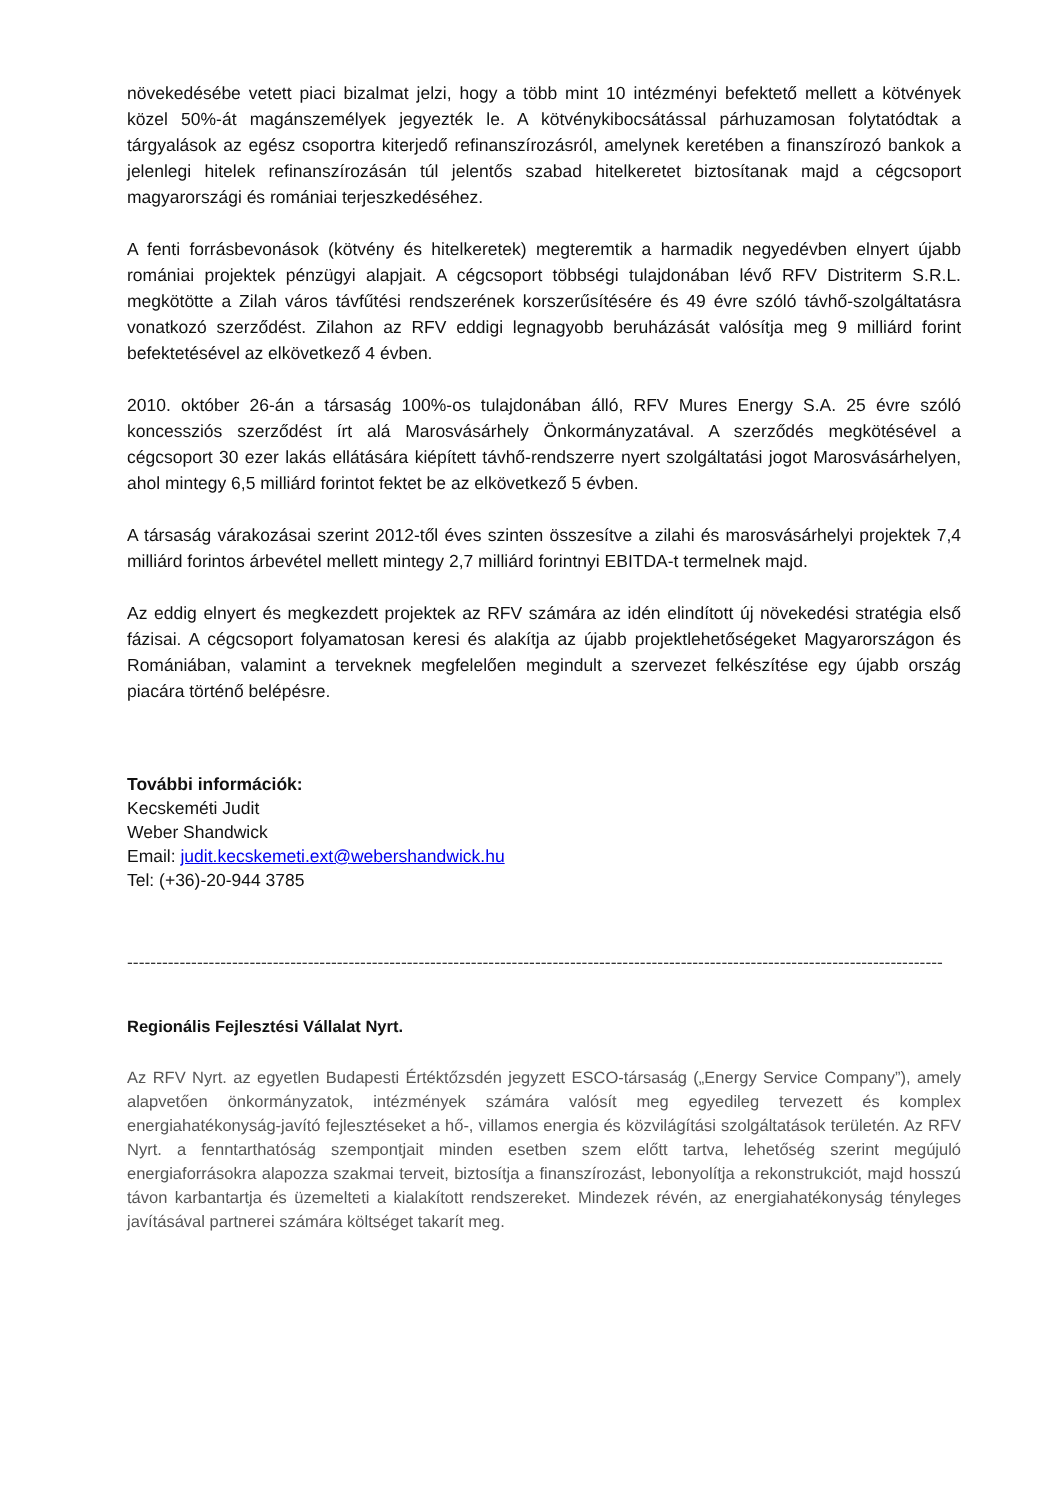növekedésébe vetett piaci bizalmat jelzi, hogy a több mint 10 intézményi befektető mellett a kötvények közel 50%-át magánszemélyek jegyezték le. A kötvénykibocsátással párhuzamosan folytatódtak a tárgyalások az egész csoportra kiterjedő refinanszírozásról, amelynek keretében a finanszírozó bankok a jelenlegi hitelek refinanszírozásán túl jelentős szabad hitelkeretet biztosítanak majd a cégcsoport magyarországi és romániai terjeszkedéséhez.
A fenti forrásbevonások (kötvény és hitelkeretek) megteremtik a harmadik negyedévben elnyert újabb romániai projektek pénzügyi alapjait. A cégcsoport többségi tulajdonában lévő RFV Distriterm S.R.L. megkötötte a Zilah város távfűtési rendszerének korszerűsítésére és 49 évre szóló távhő-szolgáltatásra vonatkozó szerződést. Zilahon az RFV eddigi legnagyobb beruházását valósítja meg 9 milliárd forint befektetésével az elkövetkező 4 évben.
2010. október 26-án a társaság 100%-os tulajdonában álló, RFV Mures Energy S.A. 25 évre szóló koncessziós szerződést írt alá Marosvásárhely Önkormányzatával. A szerződés megkötésével a cégcsoport 30 ezer lakás ellátására kiépített távhő-rendszerre nyert szolgáltatási jogot Marosvásárhelyen, ahol mintegy 6,5 milliárd forintot fektet be az elkövetkező 5 évben.
A társaság várakozásai szerint 2012-től éves szinten összesítve a zilahi és marosvásárhelyi projektek 7,4 milliárd forintos árbevétel mellett mintegy 2,7 milliárd forintnyi EBITDA-t termelnek majd.
Az eddig elnyert és megkezdett projektek az RFV számára az idén elindított új növekedési stratégia első fázisai. A cégcsoport folyamatosan keresi és alakítja az újabb projektlehetőségeket Magyarországon és Romániában, valamint a terveknek megfelelően megindult a szervezet felkészítése egy újabb ország piacára történő belépésre.
További információk:
Kecskeméti Judit
Weber Shandwick
Email: judit.kecskemeti.ext@webershandwick.hu
Tel: (+36)-20-944 3785
--------------------------------------------------------------------------------------------------------------------------------------------
Regionális Fejlesztési Vállalat Nyrt.
Az RFV Nyrt. az egyetlen Budapesti Értéktőzsdén jegyzett ESCO-társaság („Energy Service Company”), amely alapvetően önkormányzatok, intézmények számára valósít meg egyedileg tervezett és komplex energiahatékonyság-javító fejlesztéseket a hő-, villamos energia és közvilágítási szolgáltatások területén. Az RFV Nyrt. a fenntarthatóság szempontjait minden esetben szem előtt tartva, lehetőség szerint megújuló energiaforrásokra alapozza szakmai terveit, biztosítja a finanszírozást, lebonyolítja a rekonstrukciót, majd hosszú távon karbantartja és üzemelteti a kialakított rendszereket. Mindezek révén, az energiahatékonyság tényleges javításával partnerei számára költséget takarít meg.